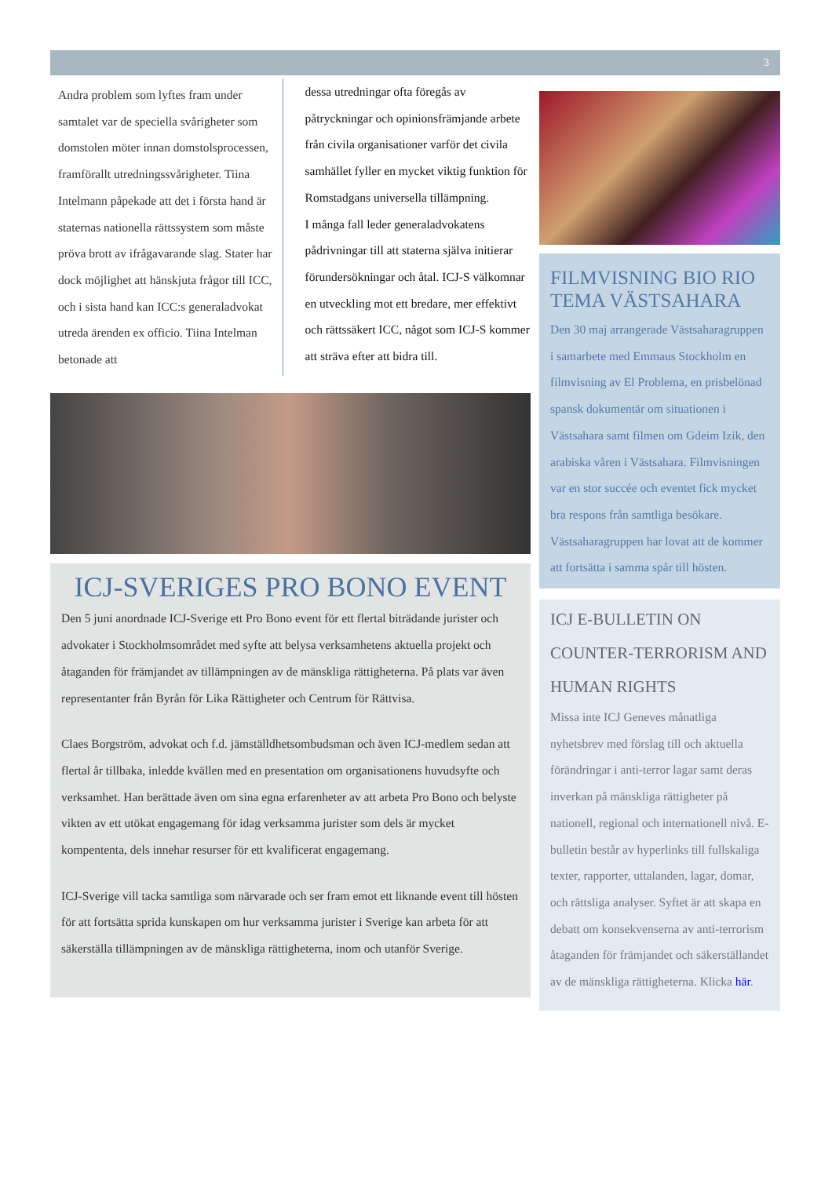3
Andra problem som lyftes fram under samtalet var de speciella svårigheter som domstolen möter innan domstolsprocessen, framförallt utredningssvårigheter. Tiina Intelmann påpekade att det i första hand är staternas nationella rättssystem som måste pröva brott av ifrågavarande slag. Stater har dock möjlighet att hänskjuta frågor till ICC, och i sista hand kan ICC:s generaladvokat utreda ärenden ex officio. Tiina Intelman betonade att
dessa utredningar ofta föregås av påtryckningar och opinionsfrämjande arbete från civila organisationer varför det civila samhället fyller en mycket viktig funktion för Romstadgans universella tillämpning.
I många fall leder generaladvokatens pådrivningar till att staterna själva initierar förundersökningar och åtal. ICJ-S välkomnar en utveckling mot ett bredare, mer effektivt och rättssäkert ICC, något som ICJ-S kommer att sträva efter att bidra till.
ICJ-SVERIGES PRO BONO EVENT
Den 5 juni anordnade ICJ-Sverige ett Pro Bono event för ett flertal biträdande jurister och advokater i Stockholmsområdet med syfte att belysa verksamhetens aktuella projekt och åtaganden för främjandet av tillämpningen av de mänskliga rättigheterna. På plats var även representanter från Byrån för Lika Rättigheter och Centrum för Rättvisa.
Claes Borgström, advokat och f.d. jämställdhetsombudsman och även ICJ-medlem sedan att flertal år tillbaka, inledde kvällen med en presentation om organisationens huvudsyfte och verksamhet. Han berättade även om sina egna erfarenheter av att arbeta Pro Bono och belyste vikten av ett utökat engagemang för idag verksamma jurister som dels är mycket kompententa, dels innehar resurser för ett kvalificerat engagemang.
ICJ-Sverige vill tacka samtliga som närvarade och ser fram emot ett liknande event till hösten för att fortsätta sprida kunskapen om hur verksamma jurister i Sverige kan arbeta för att säkerställa tillämpningen av de mänskliga rättigheterna, inom och utanför Sverige.
FILMVISNING BIO RIO TEMA VÄSTSAHARA
Den 30 maj arrangerade Västsaharagruppen i samarbete med Emmaus Stockholm en filmvisning av El Problema, en prisbelönad spansk dokumentär om situationen i Västsahara samt filmen om Gdeim Izik, den arabiska våren i Västsahara. Filmvisningen var en stor succée och eventet fick mycket bra respons från samtliga besökare. Västsaharagruppen har lovat att de kommer att fortsätta i samma spår till hösten.
ICJ E-BULLETIN ON COUNTER-TERRORISM AND HUMAN RIGHTS
Missa inte ICJ Geneves månatliga nyhetsbrev med förslag till och aktuella förändringar i anti-terror lagar samt deras inverkan på mänskliga rättigheter på nationell, regional och internationell nivå. E-bulletin består av hyperlinks till fullskaliga texter, rapporter, uttalanden, lagar, domar, och rättsliga analyser. Syftet är att skapa en debatt om konsekvenserna av anti-terrorism åtaganden för främjandet och säkerställandet av de mänskliga rättigheterna. Klicka här.